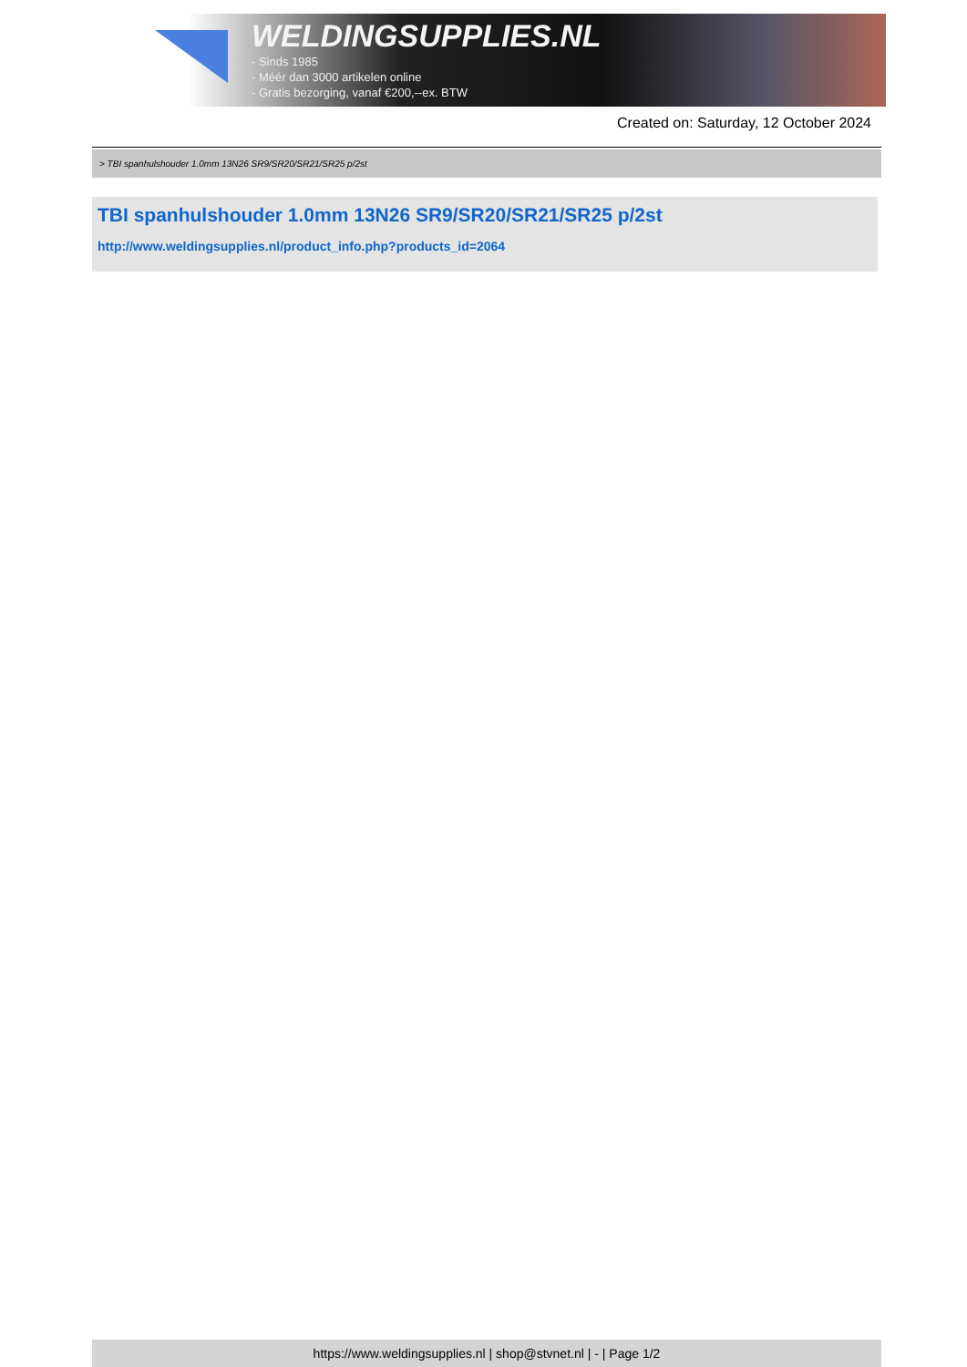WELDINGSUPPLIES.NL
- Sinds 1985
- Méér dan 3000 artikelen online
- Gratis bezorging, vanaf €200,--ex. BTW
Created on: Saturday, 12 October 2024
> TBI spanhulshouder 1.0mm 13N26 SR9/SR20/SR21/SR25 p/2st
TBI spanhulshouder 1.0mm 13N26 SR9/SR20/SR21/SR25 p/2st
http://www.weldingsupplies.nl/product_info.php?products_id=2064
https://www.weldingsupplies.nl | shop@stvnet.nl | - | Page 1/2